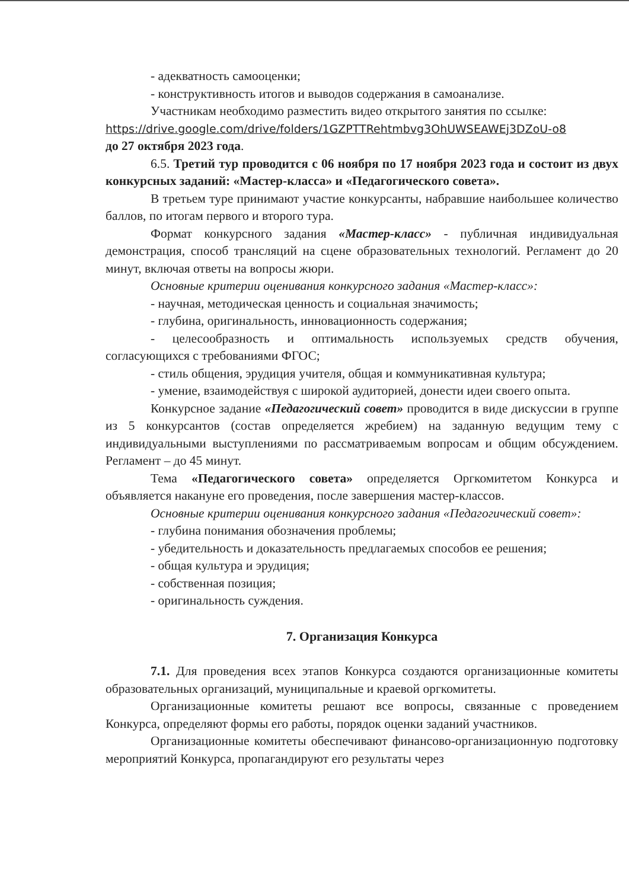- адекватность самооценки;
- конструктивность итогов и выводов содержания в самоанализе.
Участникам необходимо разместить видео открытого занятия по ссылке:
https://drive.google.com/drive/folders/1GZPTTRehtmbvg3OhUWSEAWEj3DZoU-o8
до 27 октября 2023 года.
6.5. Третий тур проводится с 06 ноября по 17 ноября 2023 года и состоит из двух конкурсных заданий: «Мастер-класса» и «Педагогического совета».
В третьем туре принимают участие конкурсанты, набравшие наибольшее количество баллов, по итогам первого и второго тура.
Формат конкурсного задания «Мастер-класс» - публичная индивидуальная демонстрация, способ трансляций на сцене образовательных технологий. Регламент до 20 минут, включая ответы на вопросы жюри.
Основные критерии оценивания конкурсного задания «Мастер-класс»:
- научная, методическая ценность и социальная значимость;
- глубина, оригинальность, инновационность содержания;
- целесообразность и оптимальность используемых средств обучения, согласующихся с требованиями ФГОС;
- стиль общения, эрудиция учителя, общая и коммуникативная культура;
- умение, взаимодействуя с широкой аудиторией, донести идеи своего опыта.
Конкурсное задание «Педагогический совет» проводится в виде дискуссии в группе из 5 конкурсантов (состав определяется жребием) на заданную ведущим тему с индивидуальными выступлениями по рассматриваемым вопросам и общим обсуждением. Регламент – до 45 минут.
Тема «Педагогического совета» определяется Оргкомитетом Конкурса и объявляется накануне его проведения, после завершения мастер-классов.
Основные критерии оценивания конкурсного задания «Педагогический совет»:
- глубина понимания обозначения проблемы;
- убедительность и доказательность предлагаемых способов ее решения;
- общая культура и эрудиция;
- собственная позиция;
- оригинальность суждения.
7. Организация Конкурса
7.1. Для проведения всех этапов Конкурса создаются организационные комитеты образовательных организаций, муниципальные и краевой оргкомитеты.
Организационные комитеты решают все вопросы, связанные с проведением Конкурса, определяют формы его работы, порядок оценки заданий участников.
Организационные комитеты обеспечивают финансово-организационную подготовку мероприятий Конкурса, пропагандируют его результаты через